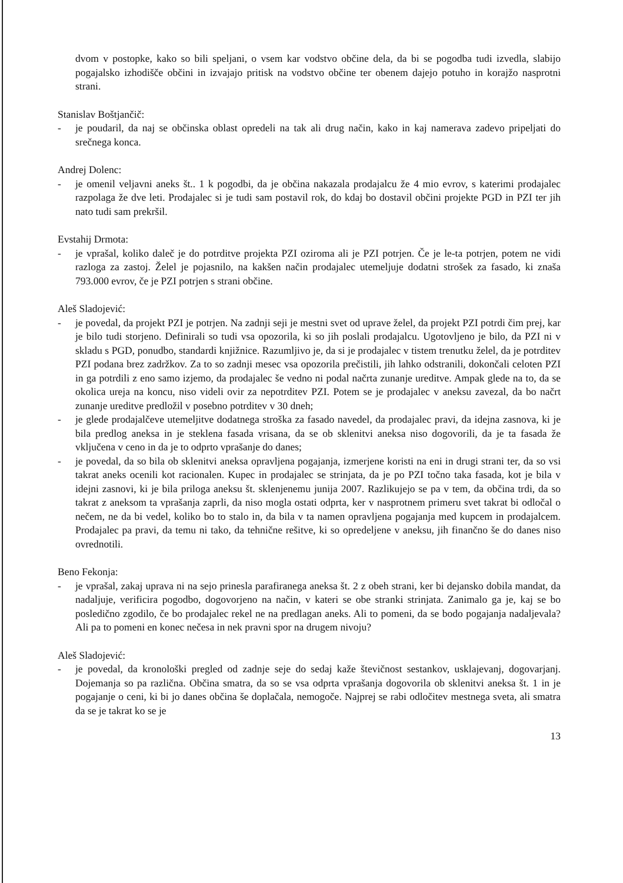dvom v postopke, kako so bili speljani, o vsem kar vodstvo občine dela, da bi se pogodba tudi izvedla, slabijo pogajalsko izhodišče občini in izvajajo pritisk na vodstvo občine ter obenem dajejo potuho in korajžo nasprotni strani.
Stanislav Boštjančič:
- je poudaril, da naj se občinska oblast opredeli na tak ali drug način, kako in kaj namerava zadevo pripeljati do srečnega konca.
Andrej Dolenc:
- je omenil veljavni aneks št.. 1 k pogodbi, da je občina nakazala prodajalcu že 4 mio evrov, s katerimi prodajalec razpolaga že dve leti. Prodajalec si je tudi sam postavil rok, do kdaj bo dostavil občini projekte PGD in PZI ter jih nato tudi sam prekršil.
Evstahij Drmota:
- je vprašal, koliko daleč je do potrditve projekta PZI oziroma ali je PZI potrjen. Če je le-ta potrjen, potem ne vidi razloga za zastoj. Želel je pojasnilo, na kakšen način prodajalec utemeljuje dodatni strošek za fasado, ki znaša 793.000 evrov, če je PZI potrjen s strani občine.
Aleš Sladojević:
- je povedal, da projekt PZI je potrjen. Na zadnji seji je mestni svet od uprave želel, da projekt PZI potrdi čim prej, kar je bilo tudi storjeno. Definirali so tudi vsa opozorila, ki so jih poslali prodajalcu. Ugotovljeno je bilo, da PZI ni v skladu s PGD, ponudbo, standardi knjižnice. Razumljivo je, da si je prodajalec v tistem trenutku želel, da je potrditev PZI podana brez zadržkov. Za to so zadnji mesec vsa opozorila prečistili, jih lahko odstranili, dokončali celoten PZI in ga potrdili z eno samo izjemo, da prodajalec še vedno ni podal načrta zunanje ureditve. Ampak glede na to, da se okolica ureja na koncu, niso videli ovir za nepotrditev PZI. Potem se je prodajalec v aneksu zavezal, da bo načrt zunanje ureditve predložil v posebno potrditev v 30 dneh;
- je glede prodajalčeve utemeljitve dodatnega stroška za fasado navedel, da prodajalec pravi, da idejna zasnova, ki je bila predlog aneksa in je steklena fasada vrisana, da se ob sklenitvi aneksa niso dogovorili, da je ta fasada že vključena v ceno in da je to odprto vprašanje do danes;
- je povedal, da so bila ob sklenitvi aneksa opravljena pogajanja, izmerjene koristi na eni in drugi strani ter, da so vsi takrat aneks ocenili kot racionalen. Kupec in prodajalec se strinjata, da je po PZI točno taka fasada, kot je bila v idejni zasnovi, ki je bila priloga aneksu št. sklenjenemu junija 2007. Razlikujejo se pa v tem, da občina trdi, da so takrat z aneksom ta vprašanja zaprli, da niso mogla ostati odprta, ker v nasprotnem primeru svet takrat bi odločal o nečem, ne da bi vedel, koliko bo to stalo in, da bila v ta namen opravljena pogajanja med kupcem in prodajalcem. Prodajalec pa pravi, da temu ni tako, da tehnične rešitve, ki so opredeljene v aneksu, jih finančno še do danes niso ovrednotili.
Beno Fekonja:
- je vprašal, zakaj uprava ni na sejo prinesla parafiranega aneksa št. 2 z obeh strani, ker bi dejansko dobila mandat, da nadaljuje, verificira pogodbo, dogovorjeno na način, v kateri se obe stranki strinjata. Zanimalo ga je, kaj se bo posledično zgodilo, če bo prodajalec rekel ne na predlagan aneks. Ali to pomeni, da se bodo pogajanja nadaljevala? Ali pa to pomeni en konec nečesa in nek pravni spor na drugem nivoju?
Aleš Sladojević:
- je povedal, da kronološki pregled od zadnje seje do sedaj kaže števičnost sestankov, usklajevanj, dogovarjanj. Dojemanja so pa različna. Občina smatra, da so se vsa odprta vprašanja dogovorila ob sklenitvi aneksa št. 1 in je pogajanje o ceni, ki bi jo danes občina še doplačala, nemogoče. Najprej se rabi odločitev mestnega sveta, ali smatra da se je takrat ko se je
13